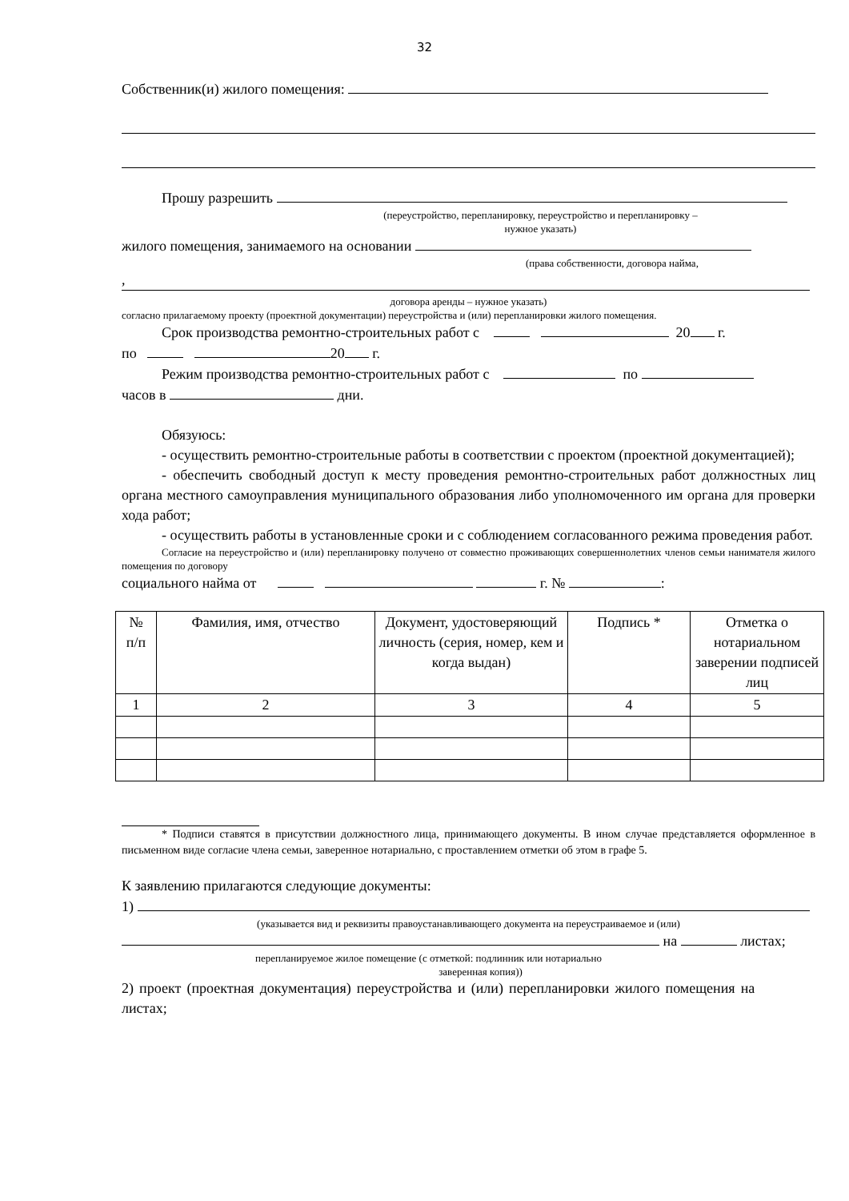32
Собственник(и) жилого помещения:
Прошу разрешить
(переустройство, перепланировку, переустройство и перепланировку –
нужное указать)
жилого помещения, занимаемого на основании
(права собственности, договора найма,
,
договора аренды – нужное указать)
согласно прилагаемому проекту (проектной документации) переустройства и (или) перепланировки жилого помещения.
Срок производства ремонтно-строительных работ с 20 г.
по 20 г.
Режим производства ремонтно-строительных работ с по
часов в дни.
Обязуюсь:
- осуществить ремонтно-строительные работы в соответствии с проектом (проектной документацией);
- обеспечить свободный доступ к месту проведения ремонтно-строительных работ должностных лиц органа местного самоуправления муниципального образования либо уполномоченного им органа для проверки хода работ;
- осуществить работы в установленные сроки и с соблюдением согласованного режима проведения работ.
Согласие на переустройство и (или) перепланировку получено от совместно проживающих совершеннолетних членов семьи нанимателя жилого помещения по договору
социального найма от г. № :
| № п/п | Фамилия, имя, отчество | Документ, удостоверяющий личность (серия, номер, кем и когда выдан) | Подпись * | Отметка о нотариальном заверении подписей лиц |
| 1 | 2 | 3 | 4 | 5 |
* Подписи ставятся в присутствии должностного лица, принимающего документы. В ином случае представляется оформленное в письменном виде согласие члена семьи, заверенное нотариально, с проставлением отметки об этом в графе 5.
К заявлению прилагаются следующие документы:
1)
(указывается вид и реквизиты правоустанавливающего документа на переустраиваемое и (или)
на листах;
перепланируемое жилое помещение (с отметкой: подлинник или нотариально
заверенная копия))
2) проект (проектная документация) переустройства и (или) перепланировки жилого помещения на листах;